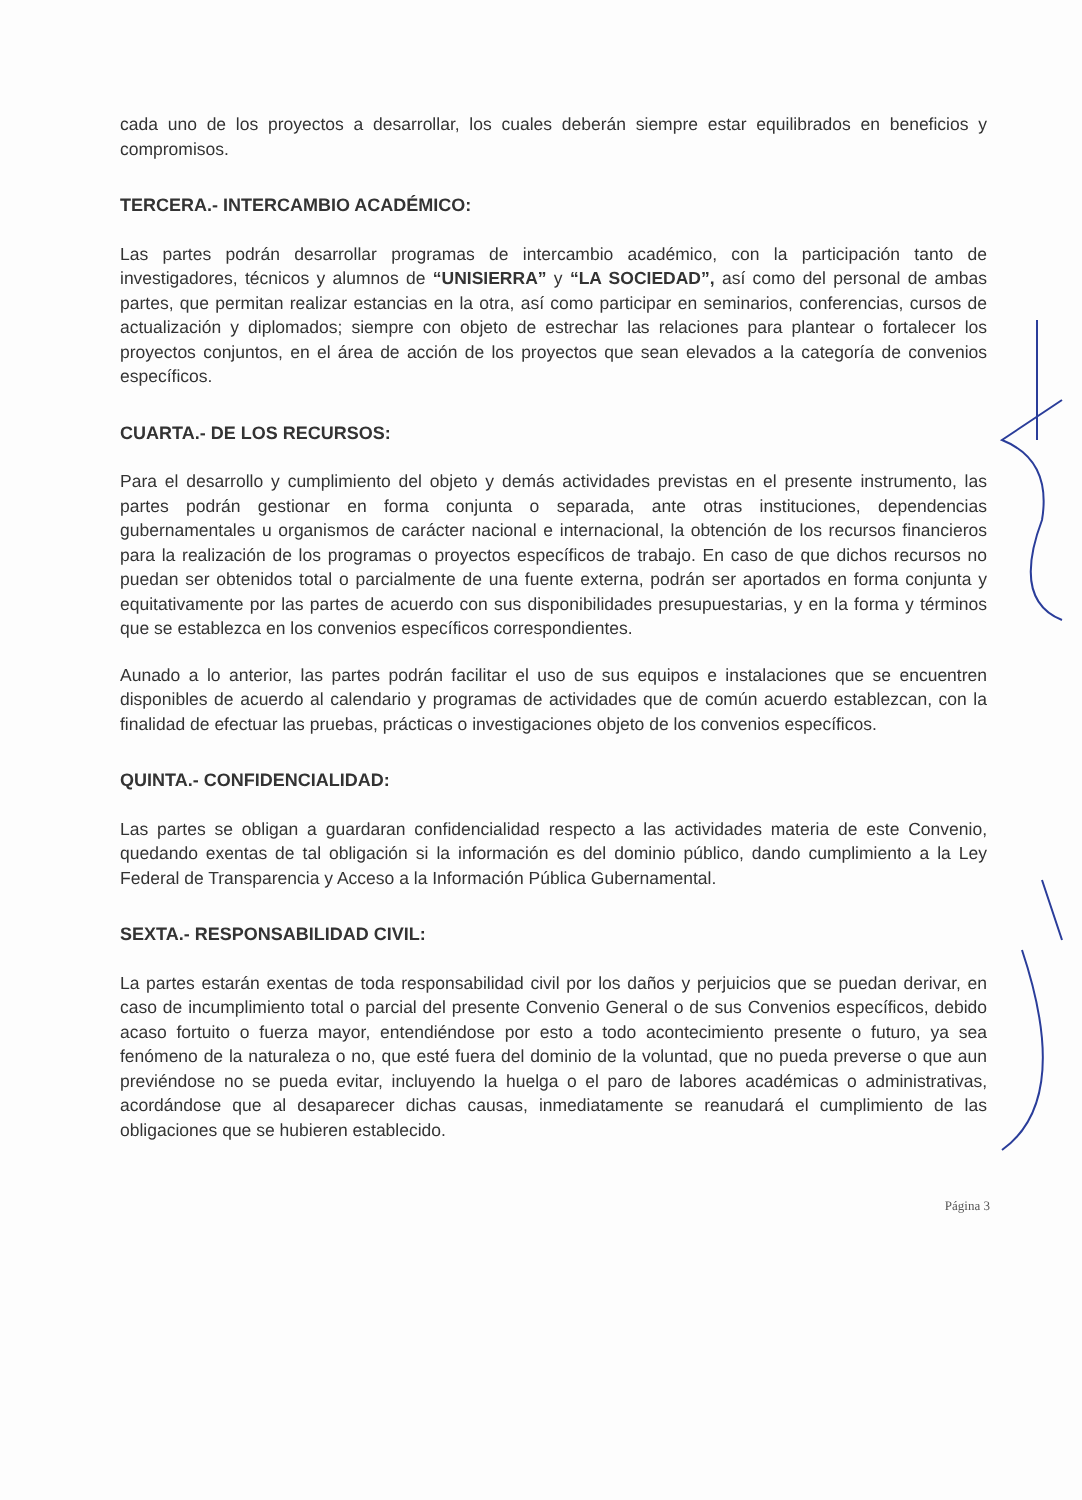cada uno de los proyectos a desarrollar, los cuales deberán siempre estar equilibrados en beneficios y compromisos.
TERCERA.- INTERCAMBIO ACADÉMICO:
Las partes podrán desarrollar programas de intercambio académico, con la participación tanto de investigadores, técnicos y alumnos de “UNISIERRA” y “LA SOCIEDAD”, así como del personal de ambas partes, que permitan realizar estancias en la otra, así como participar en seminarios, conferencias, cursos de actualización y diplomados; siempre con objeto de estrechar las relaciones para plantear o fortalecer los proyectos conjuntos, en el área de acción de los proyectos que sean elevados a la categoría de convenios específicos.
CUARTA.- DE LOS RECURSOS:
Para el desarrollo y cumplimiento del objeto y demás actividades previstas en el presente instrumento, las partes podrán gestionar en forma conjunta o separada, ante otras instituciones, dependencias gubernamentales u organismos de carácter nacional e internacional, la obtención de los recursos financieros para la realización de los programas o proyectos específicos de trabajo. En caso de que dichos recursos no puedan ser obtenidos total o parcialmente de una fuente externa, podrán ser aportados en forma conjunta y equitativamente por las partes de acuerdo con sus disponibilidades presupuestarias, y en la forma y términos que se establezca en los convenios específicos correspondientes.
Aunado a lo anterior, las partes podrán facilitar el uso de sus equipos e instalaciones que se encuentren disponibles de acuerdo al calendario y programas de actividades que de común acuerdo establezcan, con la finalidad de efectuar las pruebas, prácticas o investigaciones objeto de los convenios específicos.
QUINTA.- CONFIDENCIALIDAD:
Las partes se obligan a guardaran confidencialidad respecto a las actividades materia de este Convenio, quedando exentas de tal obligación si la información es del dominio público, dando cumplimiento a la Ley Federal de Transparencia y Acceso a la Información Pública Gubernamental.
SEXTA.- RESPONSABILIDAD CIVIL:
La partes estarán exentas de toda responsabilidad civil por los daños y perjuicios que se puedan derivar, en caso de incumplimiento total o parcial del presente Convenio General o de sus Convenios específicos, debido acaso fortuito o fuerza mayor, entendiéndose por esto a todo acontecimiento presente o futuro, ya sea fenómeno de la naturaleza o no, que esté fuera del dominio de la voluntad, que no pueda preverse o que aun previéndose no se pueda evitar, incluyendo la huelga o el paro de labores académicas o administrativas, acordándose que al desaparecer dichas causas, inmediatamente se reanudará el cumplimiento de las obligaciones que se hubieren establecido.
Página 3